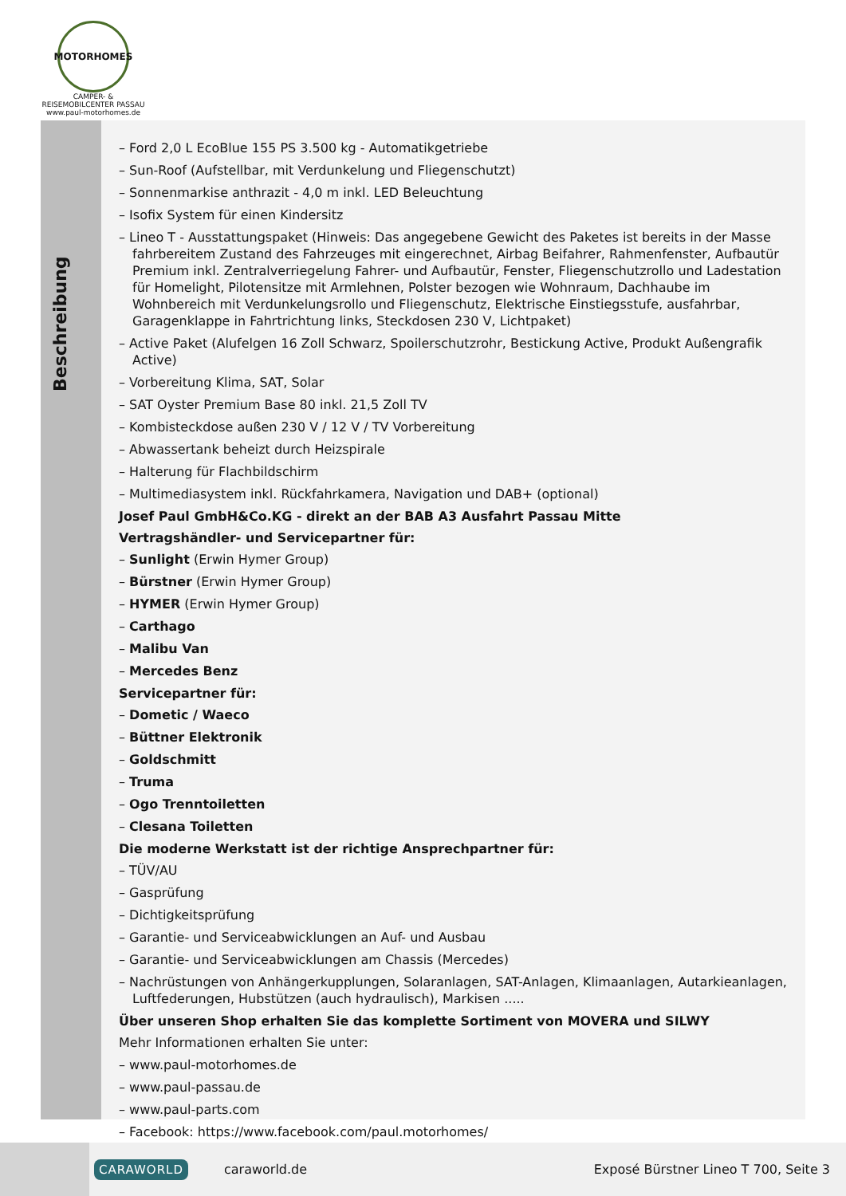MOTORHOMES
CAMPER- & REISEMOBILCENTER PASSAU
www.paul-motorhomes.de
Beschreibung
– Ford 2,0 L EcoBlue 155 PS 3.500 kg - Automatikgetriebe
– Sun-Roof (Aufstellbar, mit Verdunkelung und Fliegenschutzt)
– Sonnenmarkise anthrazit - 4,0 m inkl. LED Beleuchtung
– Isofix System für einen Kindersitz
– Lineo T - Ausstattungspaket (Hinweis: Das angegebene Gewicht des Paketes ist bereits in der Masse fahrbereitem Zustand des Fahrzeuges mit eingerechnet, Airbag Beifahrer, Rahmenfenster, Aufbautür Premium inkl. Zentralverriegelung Fahrer- und Aufbautür, Fenster, Fliegenschutzrollo und Ladestation für Homelight, Pilotensitze mit Armlehnen, Polster bezogen wie Wohnraum, Dachhaube im Wohnbereich mit Verdunkelungsrollo und Fliegenschutz, Elektrische Einstiegsstufe, ausfahrbar, Garagenklappe in Fahrtrichtung links, Steckdosen 230 V, Lichtpaket)
– Active Paket (Alufelgen 16 Zoll Schwarz, Spoilerschutzrohr, Bestickung Active, Produkt Außengrafik Active)
– Vorbereitung Klima, SAT, Solar
– SAT Oyster Premium Base 80 inkl. 21,5 Zoll TV
– Kombisteckdose außen 230 V / 12 V / TV Vorbereitung
– Abwassertank beheizt durch Heizspirale
– Halterung für Flachbildschirm
– Multimediasystem inkl. Rückfahrkamera, Navigation und DAB+ (optional)
Josef Paul GmbH&Co.KG - direkt an der BAB A3 Ausfahrt Passau Mitte
Vertragshändler- und Servicepartner für:
– Sunlight (Erwin Hymer Group)
– Bürstner (Erwin Hymer Group)
– HYMER (Erwin Hymer Group)
– Carthago
– Malibu Van
– Mercedes Benz
Servicepartner für:
– Dometic / Waeco
– Büttner Elektronik
– Goldschmitt
– Truma
– Ogo Trenntoiletten
– Clesana Toiletten
Die moderne Werkstatt ist der richtige Ansprechpartner für:
– TÜV/AU
– Gasprüfung
– Dichtigkeitsprüfung
– Garantie- und Serviceabwicklungen an Auf- und Ausbau
– Garantie- und Serviceabwicklungen am Chassis (Mercedes)
– Nachrüstungen von Anhängerkupplungen, Solaranlagen, SAT-Anlagen, Klimaanlagen, Autarkieanlagen, Luftfederungen, Hubstützen (auch hydraulisch), Markisen .....
Über unseren Shop erhalten Sie das komplette Sortiment von MOVERA und SILWY
Mehr Informationen erhalten Sie unter:
– www.paul-motorhomes.de
– www.paul-passau.de
– www.paul-parts.com
– Facebook: https://www.facebook.com/paul.motorhomes/
CARAWORLD caraworld.de Exposé Bürstner Lineo T 700, Seite 3